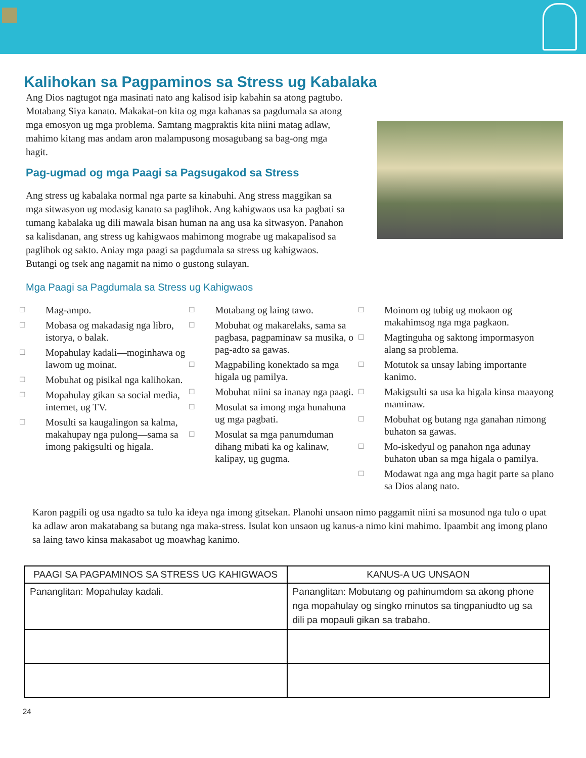Kalihokan sa Pagpaminos sa Stress ug Kabalaka
Ang Dios nagtugot nga masinati nato ang kalisod isip kabahin sa atong pagtubo. Motabang Siya kanato. Makakat-on kita og mga kahanas sa pagdumala sa atong mga emosyon ug mga problema. Samtang magpraktis kita niini matag adlaw, mahimo kitang mas andam aron malampusong mosagubang sa bag-ong mga hagit.
Pag-ugmad og mga Paagi sa Pagsugakod sa Stress
Ang stress ug kabalaka normal nga parte sa kinabuhi. Ang stress maggikan sa mga sitwasyon ug modasig kanato sa paglihok. Ang kahigwaos usa ka pagbati sa tumang kabalaka ug dili mawala bisan human na ang usa ka sitwasyon. Panahon sa kalisdanan, ang stress ug kahigwaos mahimong mograbe ug makapalisod sa paglihok og sakto. Aniay mga paagi sa pagdumala sa stress ug kahigwaos. Butangi og tsek ang nagamit na nimo o gustong sulayan.
Mga Paagi sa Pagdumala sa Stress ug Kahigwaos
☐ Mag-ampo.
☐ Mobasa og makadasig nga libro, istorya, o balak.
☐ Mopahulay kadali—moginhawa og lawom ug moinat.
☐ Mobuhat og pisikal nga kalihokan.
☐ Mopahulay gikan sa social media, internet, ug TV.
☐ Mosulti sa kaugalingon sa kalma, makahupay nga pulong—sama sa imong pakigsulti og higala.
☐ Motabang og laing tawo.
☐ Mobuhat og makarelaks, sama sa pagbasa, pagpaminaw sa musika, o pag-adto sa gawas.
☐ Magpabiling konektado sa mga higala ug pamilya.
☐ Mobuhat niini sa inanay nga paagi.
☐ Mosulat sa imong mga hunahuna ug mga pagbati.
☐ Mosulat sa mga panumduman dihang mibati ka og kalinaw, kalipay, ug gugma.
☐ Moinom og tubig ug mokaon og makahimsog nga mga pagkaon.
☐ Magtinguha og saktong impormasyon alang sa problema.
☐ Motutok sa unsay labing importante kanimo.
☐ Makigsulti sa usa ka higala kinsa maayong maminaw.
☐ Mobuhat og butang nga ganahan nimong buhaton sa gawas.
☐ Mo-iskedyul og panahon nga adunay buhaton uban sa mga higala o pamilya.
☐ Modawat nga ang mga hagit parte sa plano sa Dios alang nato.
Karon pagpili og usa ngadto sa tulo ka ideya nga imong gitsekan. Planohi unsaon nimo paggamit niini sa mosunod nga tulo o upat ka adlaw aron makatabang sa butang nga maka-stress. Isulat kon unsaon ug kanus-a nimo kini mahimo. Ipaambit ang imong plano sa laing tawo kinsa makasabot ug moawhag kanimo.
| PAAGI SA PAGPAMINOS SA STRESS UG KAHIGWAOS | KANUS-A UG UNSAON |
| --- | --- |
| Pananglitan: Mopahulay kadali. | Pananglitan: Mobutang og pahinumdom sa akong phone nga mopahulay og singko minutos sa tingpaniudto ug sa dili pa mopauli gikan sa trabaho. |
24